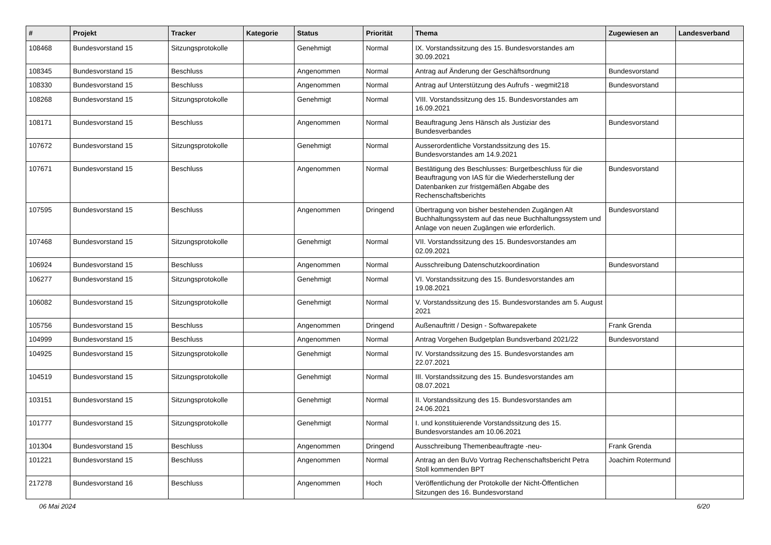| # | Projekt | Tracker | Kategorie | Status | Priorität | Thema | Zugewiesen an | Landesverband |
| --- | --- | --- | --- | --- | --- | --- | --- | --- |
| 108468 | Bundesvorstand 15 | Sitzungsprotokolle | | Genehmigt | Normal | IX. Vorstandssitzung des 15. Bundesvorstandes am 30.09.2021 | | |
| 108345 | Bundesvorstand 15 | Beschluss | | Angenommen | Normal | Antrag auf Änderung der Geschäftsordnung | Bundesvorstand | |
| 108330 | Bundesvorstand 15 | Beschluss | | Angenommen | Normal | Antrag auf Unterstützung des Aufrufs - wegmit218 | Bundesvorstand | |
| 108268 | Bundesvorstand 15 | Sitzungsprotokolle | | Genehmigt | Normal | VIII. Vorstandssitzung des 15. Bundesvorstandes am 16.09.2021 | | |
| 108171 | Bundesvorstand 15 | Beschluss | | Angenommen | Normal | Beauftragung Jens Hänsch als Justiziar des Bundesverbandes | Bundesvorstand | |
| 107672 | Bundesvorstand 15 | Sitzungsprotokolle | | Genehmigt | Normal | Ausserordentliche Vorstandssitzung des 15. Bundesvorstandes am 14.9.2021 | | |
| 107671 | Bundesvorstand 15 | Beschluss | | Angenommen | Normal | Bestätigung des Beschlusses: Burgetbeschluss für die Beauftragung von IAS für die Wiederherstellung der Datenbanken zur fristgemäßen Abgabe des Rechenschaftsberichts | Bundesvorstand | |
| 107595 | Bundesvorstand 15 | Beschluss | | Angenommen | Dringend | Übertragung von bisher bestehenden Zugängen Alt Buchhaltungssystem auf das neue Buchhaltungssystem und Anlage von neuen Zugängen wie erforderlich. | Bundesvorstand | |
| 107468 | Bundesvorstand 15 | Sitzungsprotokolle | | Genehmigt | Normal | VII. Vorstandssitzung des 15. Bundesvorstandes am 02.09.2021 | | |
| 106924 | Bundesvorstand 15 | Beschluss | | Angenommen | Normal | Ausschreibung Datenschutzkoordination | Bundesvorstand | |
| 106277 | Bundesvorstand 15 | Sitzungsprotokolle | | Genehmigt | Normal | VI. Vorstandssitzung des 15. Bundesvorstandes am 19.08.2021 | | |
| 106082 | Bundesvorstand 15 | Sitzungsprotokolle | | Genehmigt | Normal | V. Vorstandssitzung des 15. Bundesvorstandes am 5. August 2021 | | |
| 105756 | Bundesvorstand 15 | Beschluss | | Angenommen | Dringend | Außenauftritt / Design - Softwarepakete | Frank Grenda | |
| 104999 | Bundesvorstand 15 | Beschluss | | Angenommen | Normal | Antrag Vorgehen Budgetplan Bundsverband 2021/22 | Bundesvorstand | |
| 104925 | Bundesvorstand 15 | Sitzungsprotokolle | | Genehmigt | Normal | IV. Vorstandssitzung des 15. Bundesvorstandes am 22.07.2021 | | |
| 104519 | Bundesvorstand 15 | Sitzungsprotokolle | | Genehmigt | Normal | III. Vorstandssitzung des 15. Bundesvorstandes am 08.07.2021 | | |
| 103151 | Bundesvorstand 15 | Sitzungsprotokolle | | Genehmigt | Normal | II. Vorstandssitzung des 15. Bundesvorstandes am 24.06.2021 | | |
| 101777 | Bundesvorstand 15 | Sitzungsprotokolle | | Genehmigt | Normal | I. und konstituierende Vorstandssitzung des 15. Bundesvorstandes am 10.06.2021 | | |
| 101304 | Bundesvorstand 15 | Beschluss | | Angenommen | Dringend | Ausschreibung Themenbeauftragte -neu- | Frank Grenda | |
| 101221 | Bundesvorstand 15 | Beschluss | | Angenommen | Normal | Antrag an den BuVo Vortrag Rechenschaftsbericht Petra Stoll kommenden BPT | Joachim Rotermund | |
| 217278 | Bundesvorstand 16 | Beschluss | | Angenommen | Hoch | Veröffentlichung der Protokolle der Nicht-Öffentlichen Sitzungen des 16. Bundesvorstand | | |
06 Mai 2024 6/20